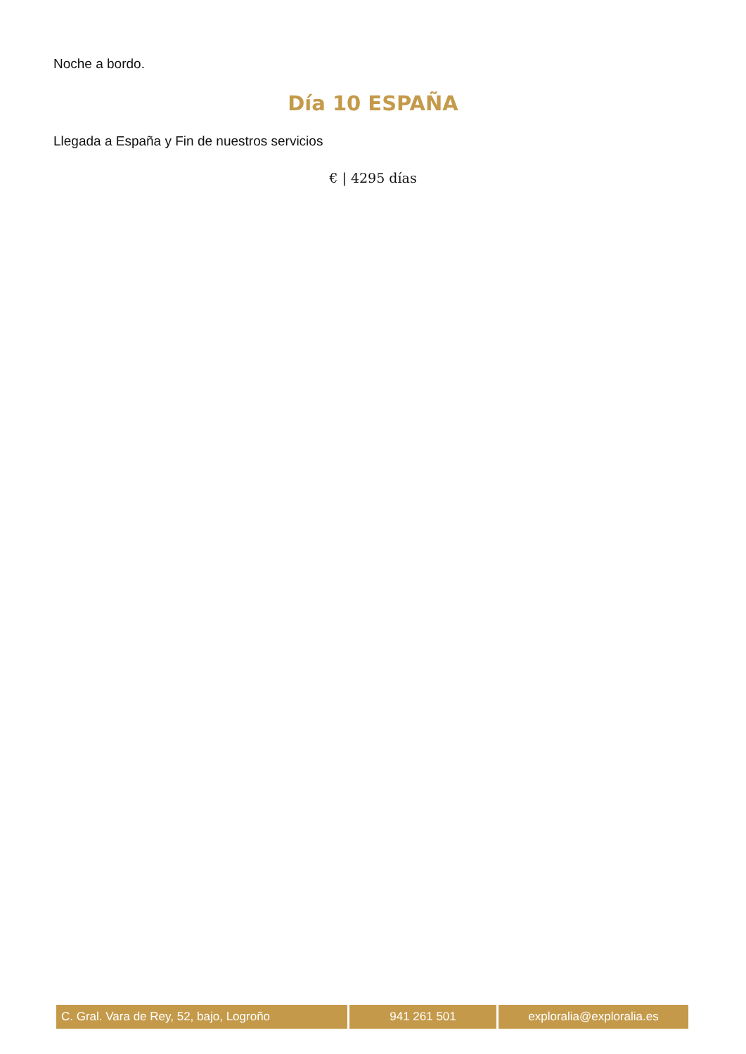Noche a bordo.
Día 10 ESPAÑA
Llegada a España y Fin de nuestros servicios
€ | 4295 días
| C. Gral. Vara de Rey, 52, bajo, Logroño | 941 261 501 | exploralia@exploralia.es |